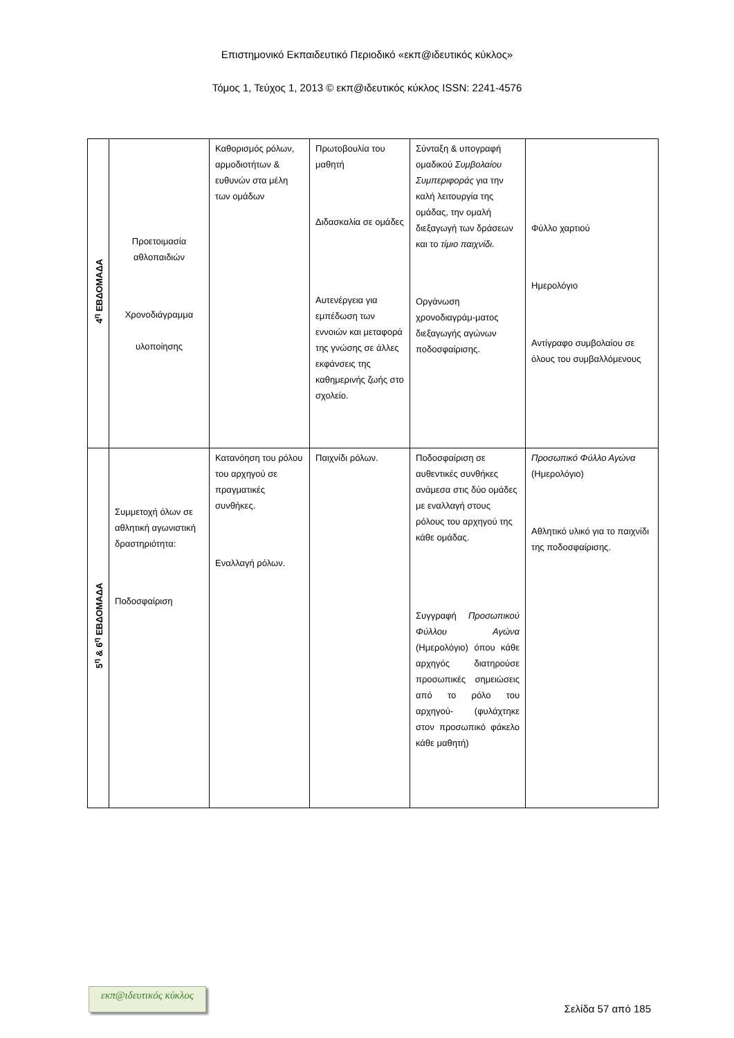Επιστημονικό Εκπαιδευτικό Περιοδικό «εκπ@ιδευτικός κύκλος»
Τόμος 1, Τεύχος 1, 2013 © εκπ@ιδευτικός κύκλος ISSN: 2241-4576
| 4<sup>η</sup> ΕΒΔΟΜΑΔΑ | Προετοιμασία αθλοπαιδιών Χρονοδιάγραμμα υλοποίησης | Καθορισμός ρόλων, αρμοδιοτήτων & ευθυνών στα μέλη των ομάδων | Πρωτοβουλία του μαθητή Διδασκαλία σε ομάδες Αυτενέργεια για εμπέδωση των εννοιών και μεταφορά της γνώσης σε άλλες εκφάνσεις της καθημερινής ζωής στο σχολείο. | Σύνταξη & υπογραφή ομαδικού Συμβολαίου Συμπεριφοράς για την καλή λειτουργία της ομάδας, την ομαλή διεξαγωγή των δράσεων και το τίμιο παιχνίδι. Οργάνωση χρονοδιαγράμ-ματος διεξαγωγής αγώνων ποδοσφαίρισης. | Φύλλο χαρτιού Ημερολόγιο Αντίγραφο συμβολαίου σε όλους του συμβαλλόμενους |
| 5<sup>η</sup> & 6<sup>η</sup> ΕΒΔΟΜΑΔΑ | Συμμετοχή όλων σε αθλητική αγωνιστική δραστηριότητα: Ποδοσφαίριση | Κατανόηση του ρόλου του αρχηγού σε πραγματικές συνθήκες. Εναλλαγή ρόλων. | Παιχνίδι ρόλων. | Ποδοσφαίριση σε αυθεντικές συνθήκες ανάμεσα στις δύο ομάδες με εναλλαγή στους ρόλους του αρχηγού της κάθε ομάδας. Συγγραφή Προσωπικού Φύλλου Αγώνα (Ημερολόγιο) όπου κάθε αρχηγός διατηρούσε προσωπικές σημειώσεις από το ρόλο του αρχηγού- (φυλάχτηκε στον προσωπικό φάκελο κάθε μαθητή) | Προσωπικό Φύλλο Αγώνα (Ημερολόγιο) Αθλητικό υλικό για το παιχνίδι της ποδοσφαίρισης. |
εκπ@ιδευτικός κύκλος
Σελίδα 57 από 185